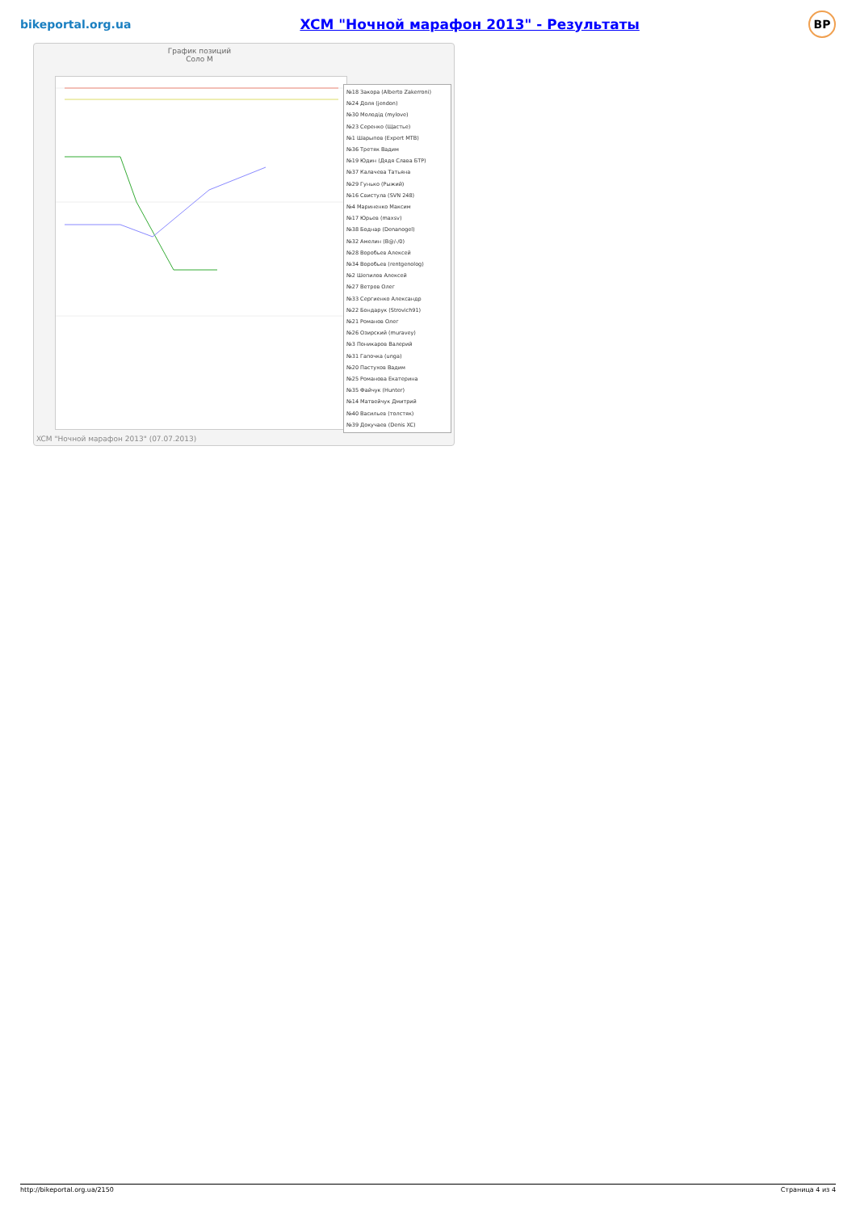bikeportal.org.ua XCM "Ночной марафон 2013" - Результаты BP
График позиций
Соло М
№18 Закора (Alberto Zakerroni)
№24 Доля (jendon)
№30 Молодід (mylove)
№23 Серенко (Щастье)
№1 Шарыпов (Expert MTB)
№36 Третяк Вадим
№19 Юдин (Дядя Слава БТР)
№37 Калачева Татьяна
№29 Гунько (Рыжий)
№16 Свистула (SVN 248)
№4 Мариненко Максим
№17 Юрьев (maxsv)
№38 Боднар (Denanogel)
№32 Амелин (B@/-/0)
№28 Воробьев Алексей
№34 Воробьев (rentgenolog)
№2 Шепилов Алексей
№27 Ветров Олег
№33 Сергиенко Александр
№22 Бондарук (Strovich91)
№21 Романов Олег
№26 Озирский (muravey)
№3 Поникаров Валерий
№31 Гапочка (unga)
№20 Пастухов Вадим
№25 Романова Екатерина
№35 Файчук (Hunter)
№14 Матвейчук Дмитрий
№40 Васильев (толстяк)
№39 Докучаев (Denis XC)
XCM "Ночной марафон 2013" (07.07.2013)
http://bikeportal.org.ua/2150 Страница 4 из 4